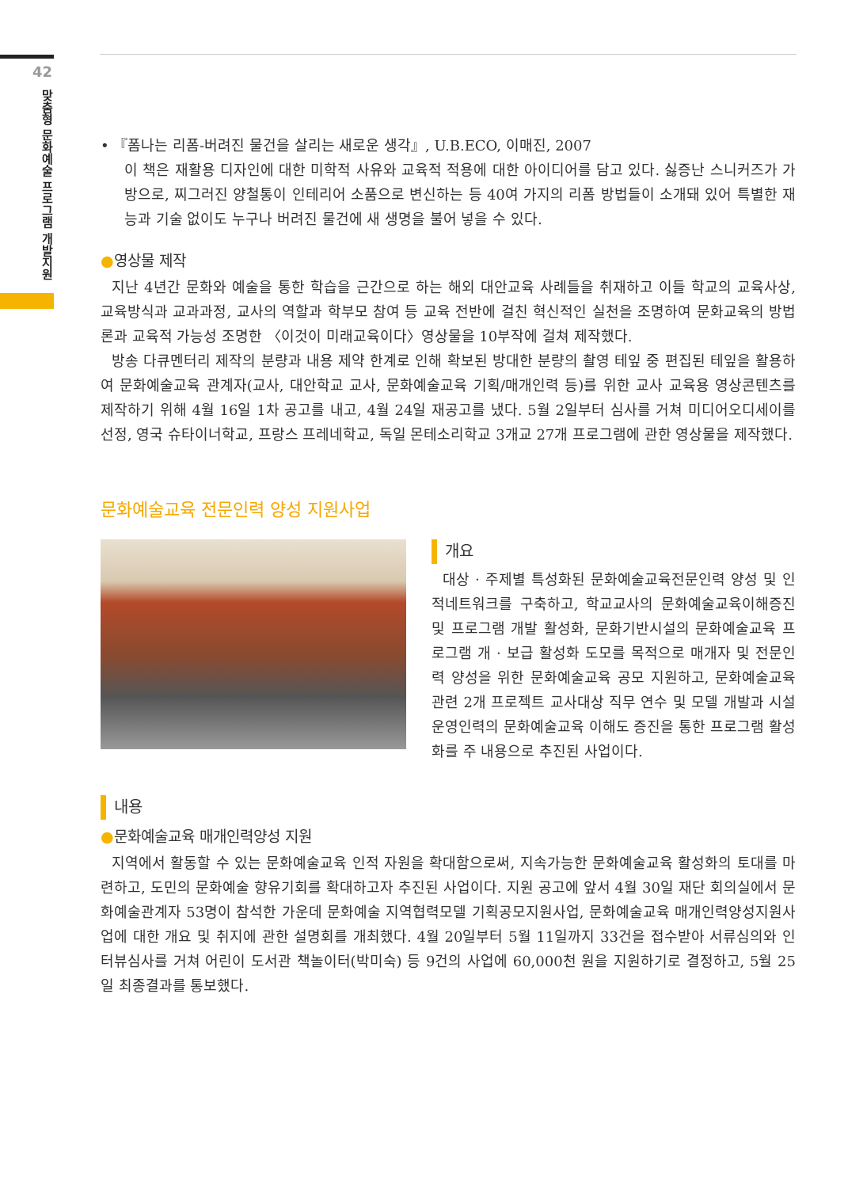42
맞춤형 문화예술 프로그램 개발지원
• 『폼나는 리폼-버려진 물건을 살리는 새로운 생각』, U.B.ECO, 이매진, 2007
이 책은 재활용 디자인에 대한 미학적 사유와 교육적 적용에 대한 아이디어를 담고 있다. 싫증난 스니커즈가 가방으로, 찌그러진 양철통이 인테리어 소품으로 변신하는 등 40여 가지의 리폼 방법들이 소개돼 있어 특별한 재능과 기술 없이도 누구나 버려진 물건에 새 생명을 불어 넣을 수 있다.
●영상물 제작
지난 4년간 문화와 예술을 통한 학습을 근간으로 하는 해외 대안교육 사례들을 취재하고 이들 학교의 교육사상, 교육방식과 교과과정, 교사의 역할과 학부모 참여 등 교육 전반에 걸친 혁신적인 실천을 조명하여 문화교육의 방법론과 교육적 가능성 조명한 〈이것이 미래교육이다〉영상물을 10부작에 걸쳐 제작했다.
방송 다큐멘터리 제작의 분량과 내용 제약 한계로 인해 확보된 방대한 분량의 촬영 테잎 중 편집된 테잎을 활용하여 문화예술교육 관계자(교사, 대안학교 교사, 문화예술교육 기획/매개인력 등)를 위한 교사 교육용 영상콘텐츠를 제작하기 위해 4월 16일 1차 공고를 내고, 4월 24일 재공고를 냈다. 5월 2일부터 심사를 거쳐 미디어오디세이를 선정, 영국 슈타이너학교, 프랑스 프레네학교, 독일 몬테소리학교 3개교 27개 프로그램에 관한 영상물을 제작했다.
문화예술교육 전문인력 양성 지원사업
개요
대상 · 주제별 특성화된 문화예술교육전문인력 양성 및 인적네트워크를 구축하고, 학교교사의 문화예술교육이해증진 및 프로그램 개발 활성화, 문화기반시설의 문화예술교육 프로그램 개 · 보급 활성화 도모를 목적으로 매개자 및 전문인력 양성을 위한 문화예술교육 공모 지원하고, 문화예술교육 관련 2개 프로젝트 교사대상 직무 연수 및 모델 개발과 시설 운영인력의 문화예술교육 이해도 증진을 통한 프로그램 활성화를 주 내용으로 추진된 사업이다.
내용
●문화예술교육 매개인력양성 지원
지역에서 활동할 수 있는 문화예술교육 인적 자원을 확대함으로써, 지속가능한 문화예술교육 활성화의 토대를 마련하고, 도민의 문화예술 향유기회를 확대하고자 추진된 사업이다. 지원 공고에 앞서 4월 30일 재단 회의실에서 문화예술관계자 53명이 참석한 가운데 문화예술 지역협력모델 기획공모지원사업, 문화예술교육 매개인력양성지원사업에 대한 개요 및 취지에 관한 설명회를 개최했다. 4월 20일부터 5월 11일까지 33건을 접수받아 서류심의와 인터뷰심사를 거쳐 어린이 도서관 책놀이터(박미숙) 등 9건의 사업에 60,000천 원을 지원하기로 결정하고, 5월 25일 최종결과를 통보했다.